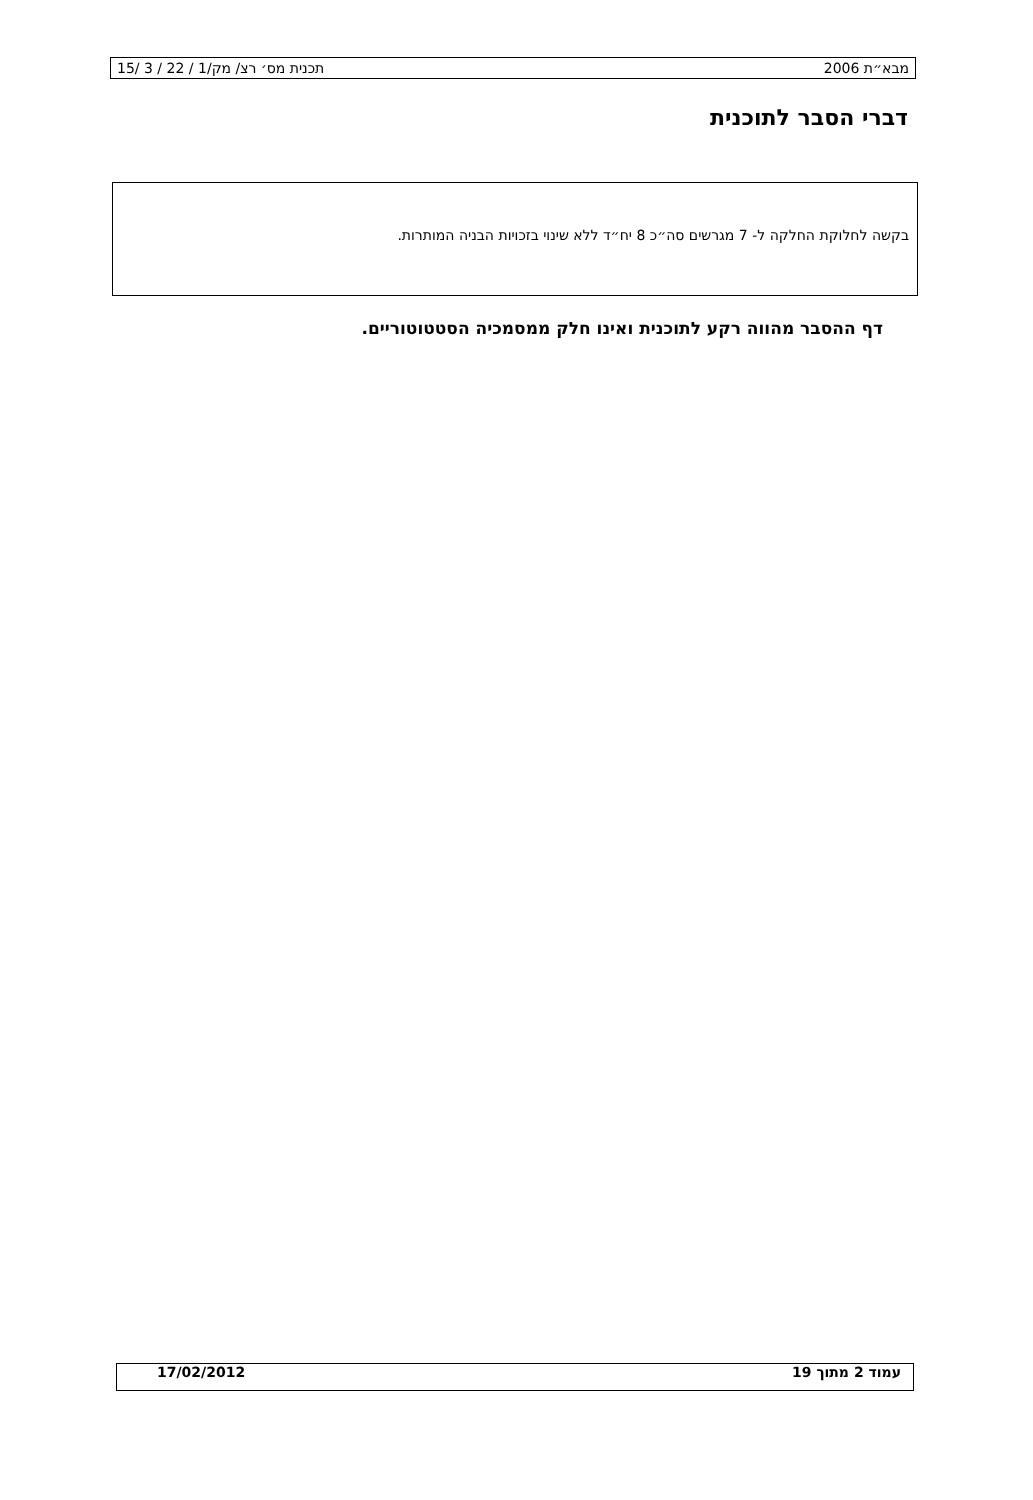מבא״ת 2006 תכנית מס׳ רצ/ מק/1 / 22 / 3 /15
דברי הסבר לתוכנית
בקשה לחלוקת החלקה ל- 7 מגרשים סה״כ 8 יח״ד ללא שינוי בזכויות הבניה המותרות.
דף ההסבר מהווה רקע לתוכנית ואינו חלק ממסמכיה הסטטוטוריים.
עמוד 2 מתוך 19 17/02/2012